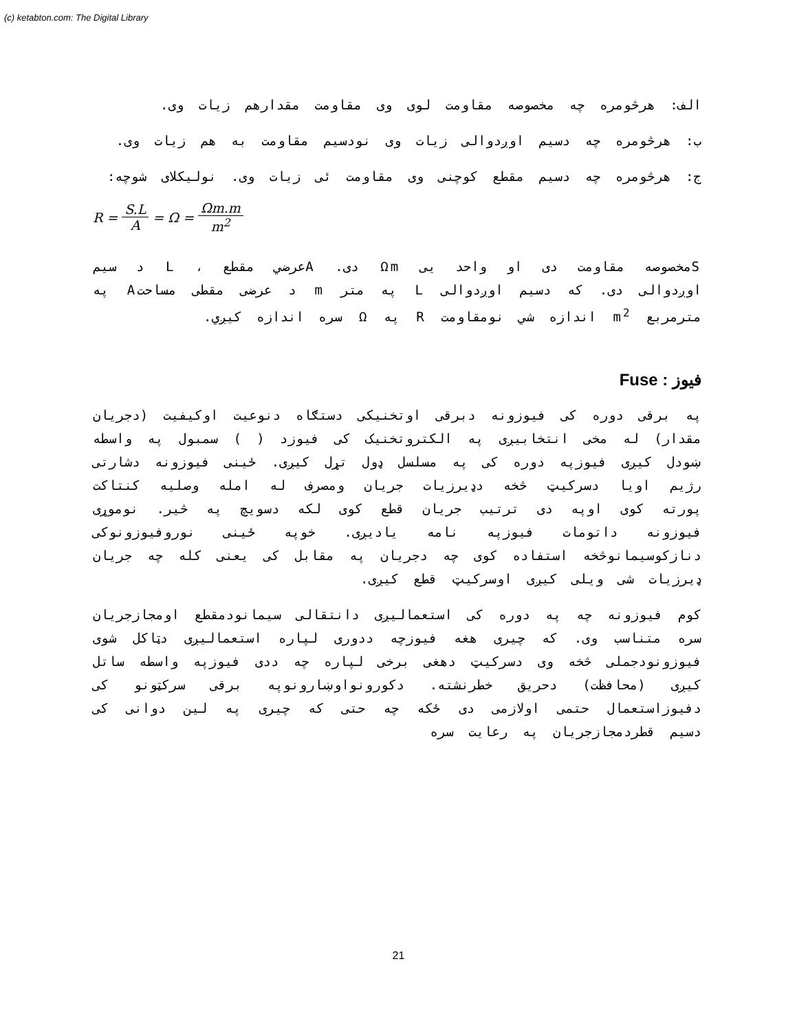(c) ketabton.com: The Digital Library
الف: هرڅومره چه مخصوصه مقاومت لوی وی مقاومت مقدارهم زیات وی.
ب: هرڅومره چه دسیم اوږدوالی زیات وی نودسیم مقاومت به هم زیات وی.
ج: هرڅومره چه دسیم مقطع کوچنی وی مقاومت ئی زیات وی. نولیکلای شوچه:
R = S.L A = Ω = Ωm.m m<sup>2</sup>
Sمخصوصه مقاومت دی او واحد یی Ωm دی. Aعرضي مقطع ، L د سیم اوږدوالی دی. که دسیم اوږدوالی L په متر m د عرضی مقطی مساحتA په مترمربع m<sup>2</sup> اندازه شي نومقاومت R په Ω سره اندازه کیږي.
فیوز : Fuse
په برقی دوره کی فیوزونه دبرقی اوتخنیکی دستګاه دنوعیت اوکیفیت (دجریان مقدار) له مخی انتخابیږی په الکتروتخنیک کی فیوزد ( ) سمبول په واسطه ښودل کیږی فیوزپه دوره کی په مسلسل ډول تړل کیږی. ځینی فیوزونه دشارتی رژیم اویا دسرکیټ څخه دډیرزیات جریان ومصرف له امله وصلیه کنتاکت پورته کوی اوپه دی ترتیب جریان قطع کوی لکه دسویچ په څیر. نوموړی فیوزونه داتومات فیوزپه نامه یادیږی. خوپه ځینی نوروفیوزونوکی دنازکوسیمانوڅخه استفاده کوی چه دجریان په مقابل کی یعنی کله چه جریان ډیرزیات شی ویلی کیږی اوسرکیټ قطع کیږی.
کوم فیوزونه چه په دوره کی استعمالیږی دانتقالی سیمانودمقطع اومجازجریان سره متناسب وی. که چیری هغه فیوزچه ددوری لپاره استعمالیږی دټاکل شوی فیوزونودجملی څخه وی دسرکیټ دهغی برخی لپاره چه ددی فیوزپه واسطه ساتل کیږی (محافظت) دحریق خطرنشته. دکورونواوښارونوپه برقی سرکټونو کی دفیوزاستعمال حتمی اولازمی دی ځکه چه حتی که چیری په لین دوانی کی دسیم قطردمجازجریان په رعایت سره
21